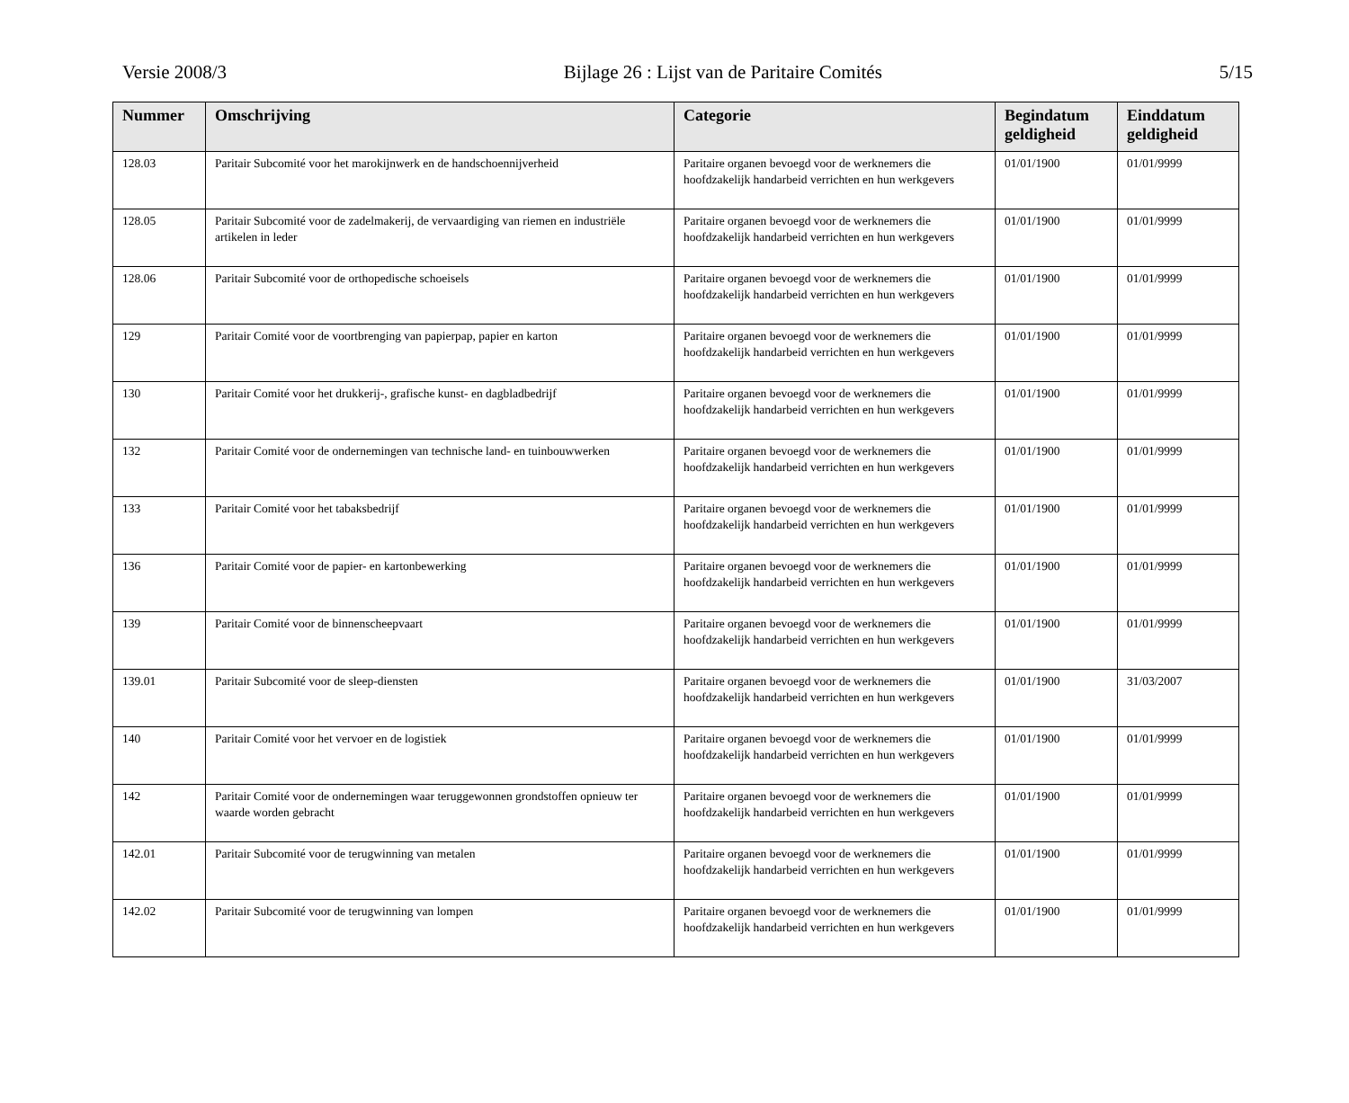Versie 2008/3 Bijlage 26 : Lijst van de Paritaire Comités 5/15
| Nummer | Omschrijving | Categorie | Begindatum geldigheid | Einddatum geldigheid |
| --- | --- | --- | --- | --- |
| 128.03 | Paritair Subcomité voor het marokijnwerk en de handschoennijverheid | Paritaire organen bevoegd voor de werknemers die hoofdzakelijk handarbeid verrichten en hun werkgevers | 01/01/1900 | 01/01/9999 |
| 128.05 | Paritair Subcomité voor de zadelmakerij, de vervaardiging van riemen en industriële artikelen in leder | Paritaire organen bevoegd voor de werknemers die hoofdzakelijk handarbeid verrichten en hun werkgevers | 01/01/1900 | 01/01/9999 |
| 128.06 | Paritair Subcomité voor de orthopedische schoeisels | Paritaire organen bevoegd voor de werknemers die hoofdzakelijk handarbeid verrichten en hun werkgevers | 01/01/1900 | 01/01/9999 |
| 129 | Paritair Comité voor de voortbrenging van papierpap, papier en karton | Paritaire organen bevoegd voor de werknemers die hoofdzakelijk handarbeid verrichten en hun werkgevers | 01/01/1900 | 01/01/9999 |
| 130 | Paritair Comité voor het drukkerij-, grafische kunst- en dagbladbedrijf | Paritaire organen bevoegd voor de werknemers die hoofdzakelijk handarbeid verrichten en hun werkgevers | 01/01/1900 | 01/01/9999 |
| 132 | Paritair Comité voor de ondernemingen van technische land- en tuinbouwwerken | Paritaire organen bevoegd voor de werknemers die hoofdzakelijk handarbeid verrichten en hun werkgevers | 01/01/1900 | 01/01/9999 |
| 133 | Paritair Comité voor het tabaksbedrijf | Paritaire organen bevoegd voor de werknemers die hoofdzakelijk handarbeid verrichten en hun werkgevers | 01/01/1900 | 01/01/9999 |
| 136 | Paritair Comité voor de papier- en kartonbewerking | Paritaire organen bevoegd voor de werknemers die hoofdzakelijk handarbeid verrichten en hun werkgevers | 01/01/1900 | 01/01/9999 |
| 139 | Paritair Comité voor de binnenscheepvaart | Paritaire organen bevoegd voor de werknemers die hoofdzakelijk handarbeid verrichten en hun werkgevers | 01/01/1900 | 01/01/9999 |
| 139.01 | Paritair Subcomité voor de sleep-diensten | Paritaire organen bevoegd voor de werknemers die hoofdzakelijk handarbeid verrichten en hun werkgevers | 01/01/1900 | 31/03/2007 |
| 140 | Paritair Comité voor het vervoer en de logistiek | Paritaire organen bevoegd voor de werknemers die hoofdzakelijk handarbeid verrichten en hun werkgevers | 01/01/1900 | 01/01/9999 |
| 142 | Paritair Comité voor de ondernemingen waar teruggewonnen grondstoffen opnieuw ter waarde worden gebracht | Paritaire organen bevoegd voor de werknemers die hoofdzakelijk handarbeid verrichten en hun werkgevers | 01/01/1900 | 01/01/9999 |
| 142.01 | Paritair Subcomité voor de terugwinning van metalen | Paritaire organen bevoegd voor de werknemers die hoofdzakelijk handarbeid verrichten en hun werkgevers | 01/01/1900 | 01/01/9999 |
| 142.02 | Paritair Subcomité voor de terugwinning van lompen | Paritaire organen bevoegd voor de werknemers die hoofdzakelijk handarbeid verrichten en hun werkgevers | 01/01/1900 | 01/01/9999 |